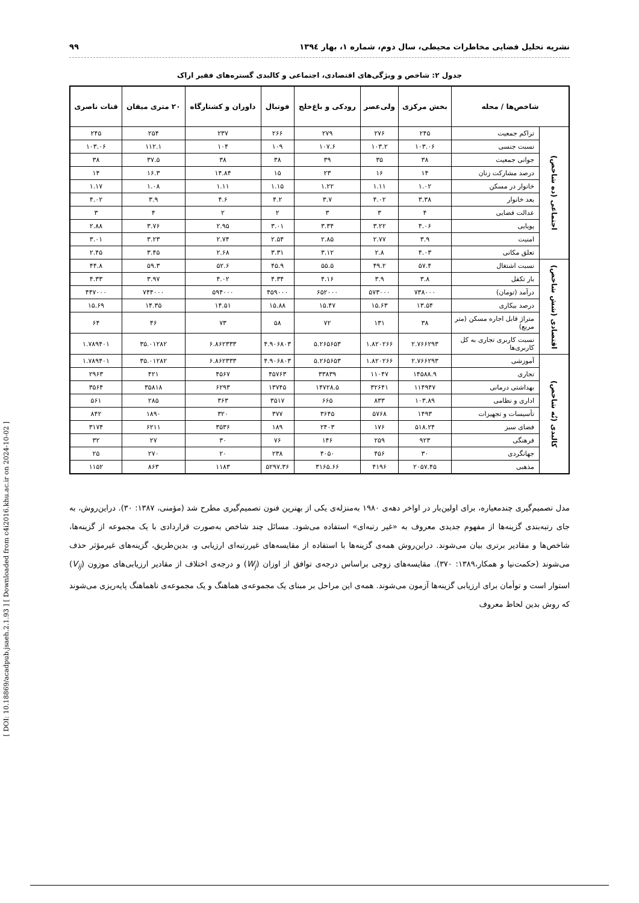[ DOI: 10.18869/acadpub.jsaeh.2.1.93 ] [ Downloaded from c4i2016.khu.ac.ir on 2024-10-02 ]
نشریه تحلیل فضایی مخاطرات محیطی، سال دوم، شماره ۱، بهار ۱۳۹٤ ۹۹
جدول ۲: شاخص و ویژگی‌های اقتصادی، اجتماعی و کالبدی گستره‌های فقیر اراک
| شاخص‌ها / محله | | بخش مرکزی | ولی‌عصر | رودکی و باغ‌خلج | فوتبال | داوران و کشتارگاه | ۲۰ متری میقان | قنات ناصری |
| --- | --- | --- | --- | --- | --- | --- | --- | --- |
| اجتماعی (ده شاخص) | تراکم جمعیت | ۲۴۵ | ۲۷۶ | ۲۷۹ | ۲۶۶ | ۲۳۷ | ۲۵۴ | ۲۴۵ |
| | نسبت جنسی | ۱۰۳.۰۶ | ۱۰۳.۲ | ۱۰۷.۶ | ۱۰۹ | ۱۰۴ | ۱۱۲.۱ | ۱۰۳.۰۶ |
| | جوانی جمعیت | ۳۸ | ۳۵ | ۳۹ | ۳۸ | ۳۸ | ۳۷.۵ | ۳۸ |
| | درصد مشارکت زنان | ۱۴ | ۱۶ | ۲۳ | ۱۵ | ۱۴.۸۴ | ۱۶.۳ | ۱۴ |
| | خانوار در مسکن | ۱.۰۲ | ۱.۱۱ | ۱.۲۲ | ۱.۱۵ | ۱.۱۱ | ۱.۰۸ | ۱.۱۷ |
| | بعد خانوار | ۳.۳۸ | ۴.۰۲ | ۳.۷ | ۴.۲ | ۴.۶ | ۳.۹ | ۴.۰۲ |
| | عدالت فضایی | ۴ | ۳ | ۳ | ۲ | ۲ | ۴ | ۳ |
| | پویایی | ۴.۰۶ | ۳.۲۲ | ۳.۳۴ | ۳.۰۱ | ۲.۹۵ | ۳.۷۶ | ۲.۸۸ |
| | امنیت | ۳.۹ | ۲.۷۷ | ۲.۸۵ | ۲.۵۴ | ۲.۷۴ | ۳.۲۳ | ۳.۰۱ |
| | تعلق مکانی | ۴.۰۳ | ۲.۸ | ۳.۱۲ | ۳.۳۱ | ۲.۶۸ | ۳.۴۵ | ۲.۴۵ |
| اقتصادی (شش شاخص) | نسبت اشتغال | ۵۷.۴ | ۴۹.۲ | ۵۵.۵ | ۴۵.۹ | ۵۲.۶ | ۵۹.۳ | ۴۴.۸ |
| | بار تکفل | ۳.۸ | ۳.۹ | ۴.۱۶ | ۴.۳۴ | ۴.۰۲ | ۳.۹۷ | ۴.۳۳ |
| | درآمد (تومان) | ۷۳۸۰۰۰ | ۵۷۳۰۰۰ | ۶۵۲۰۰۰ | ۴۵۹۰۰۰ | ۵۹۴۰۰۰ | ۷۴۴۰۰۰ | ۴۴۷۰۰۰ |
| | درصد بیکاری | ۱۳.۵۴ | ۱۵.۶۳ | ۱۵.۴۷ | ۱۵.۸۸ | ۱۴.۵۱ | ۱۴.۳۵ | ۱۵.۶۹ |
| | متراژ قابل اجاره مسکن (متر مربع) | ۳۸ | ۱۳۱ | ۷۲ | ۵۸ | ۷۳ | ۴۶ | ۶۴ |
| | نسبت کاربری تجاری به کل کاربری‌ها | ۲.۷۶۶۲۹۳ | ۱.۸۲۰۲۶۶ | ۵.۲۶۵۶۵۳ | ۴.۹۰۶۸۰۳ | ۶.۸۶۲۳۳۳ | ۳۵.۰۱۲۸۲ | ۱.۷۸۹۴۰۱ |
| کالبدی (نُه شاخص) | آموزشی | ۲.۷۶۶۲۹۳ | ۱.۸۲۰۲۶۶ | ۵.۲۶۵۶۵۳ | ۴.۹۰۶۸۰۳ | ۶.۸۶۲۳۳۳ | ۳۵.۰۱۲۸۲ | ۱.۷۸۹۴۰۱ |
| | تجاری | ۱۴۵۸۸.۹ | ۱۱۰۴۷ | ۳۳۸۳۹ | ۴۵۷۶۳ | ۴۵۶۷ | ۴۲۱ | ۲۹۶۳ |
| | بهداشتی درمانی | ۱۱۴۹۴۷ | ۳۲۶۴۱ | ۱۴۷۲۸.۵ | ۱۳۷۴۵ | ۶۲۹۳ | ۳۵۸۱۸ | ۳۵۶۴ |
| | اداری و نظامی | ۱۰۳.۸۹ | ۸۳۳ | ۶۶۵ | ۳۵۱۷ | ۳۶۳ | ۲۸۵ | ۵۶۱ |
| | تأسیسات و تجهیزات | ۱۴۹۳ | ۵۷۶۸ | ۳۶۴۵ | ۳۷۷ | ۳۲۰ | ۱۸۹۰ | ۸۴۲ |
| | فضای سبز | ۵۱۸.۲۴ | ۱۷۶ | ۲۴۰۳ | ۱۸۹ | ۳۵۳۶ | ۶۲۱۱ | ۳۱۷۴ |
| | فرهنگی | ۹۲۳ | ۲۵۹ | ۱۴۶ | ۷۶ | ۳۰ | ۲۷ | ۳۲ |
| | جهانگردی | ۳۰ | ۴۵۶ | ۴۰۵۰ | ۲۳۸ | ۲۰ | ۲۷۰ | ۲۵ |
| | مذهبی | ۲۰۵۷.۴۵ | ۴۱۹۶ | ۳۱۶۵.۶۶ | ۵۲۹۷.۳۶ | ۱۱۸۳ | ۸۶۳ | ۱۱۵۲ |
مدل تصمیم‌گیری چندمعیاره، برای اولین‌بار در اواخر دهه‌ی ۱۹۸۰ به‌منزله‌ی یکی از بهترین فنون تصمیم‌گیری مطرح شد (مؤمنی، ۱۳۸۷: ۳۰). دراین‌روش، به جای رتبه‌بندی گزینه‌ها از مفهوم جدیدی معروف به «غیر رتبه‌ای» استفاده می‌شود. مسائل چند شاخص به‌صورت قراردادی با یک مجموعه از گزینه‌ها، شاخص‌ها و مقادیر برتری بیان می‌شوند. دراین‌روش همه‌ی گزینه‌ها با استفاده از مقایسه‌های غیررتبه‌ای ارزیابی و، بدین‌طریق، گزینه‌های غیرمؤثر حذف می‌شوند (حکمت‌نیا و همکار،۱۳۸۹: ۳۷۰). مقایسه‌های زوجی براساس درجه‌ی توافق از اوزان (W<sub>j</sub>) و درجه‌ی اختلاف از مقادیر ارزیابی‌های موزون (V<sub>ij</sub>) استوار است و توأمان برای ارزیابی گزینه‌ها آزمون می‌شوند. همه‌ی این مراحل بر مبنای یک مجموعه‌ی هماهنگ و یک مجموعه‌ی ناهماهنگ پایه‌ریزی می‌شوند که روش بدین لحاظ معروف